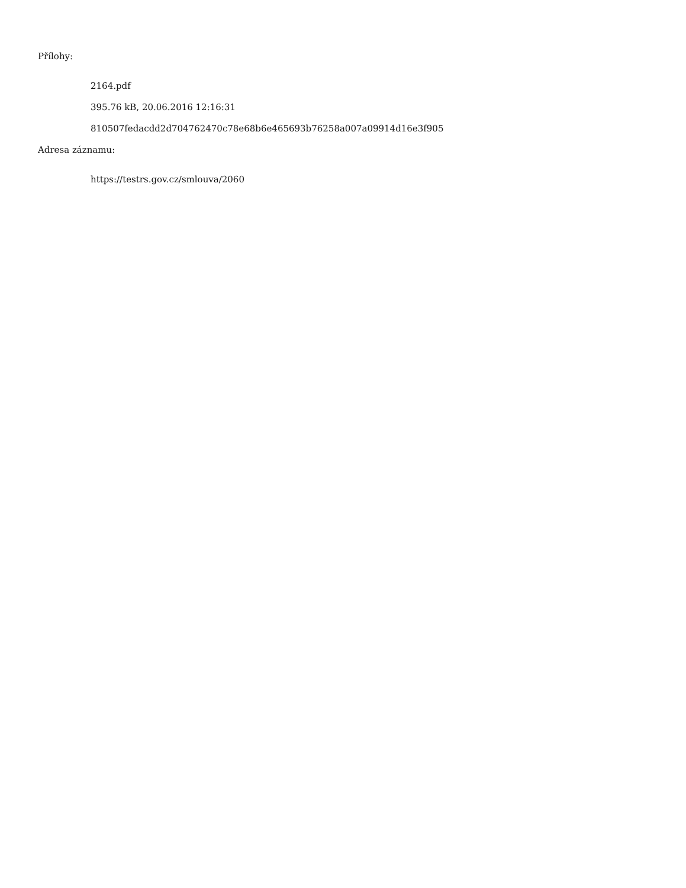Přílohy:
2164.pdf
395.76 kB, 20.06.2016 12:16:31
810507fedacdd2d704762470c78e68b6e465693b76258a007a09914d16e3f905
Adresa záznamu:
https://testrs.gov.cz/smlouva/2060